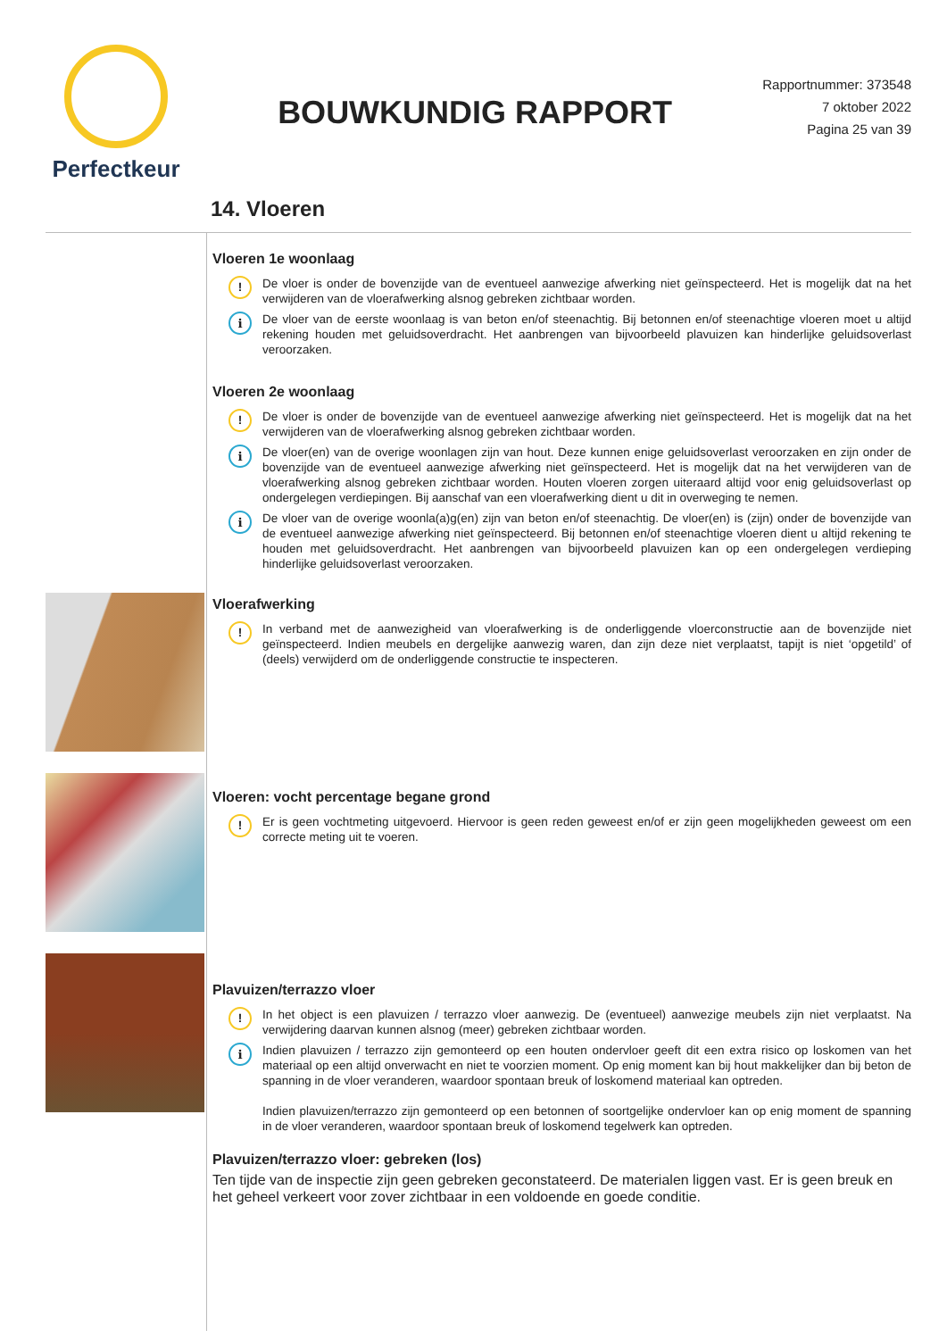Perfectkeur
BOUWKUNDIG RAPPORT
Rapportnummer: 373548
7 oktober 2022
Pagina 25 van 39
14. Vloeren
Vloeren 1e woonlaag
!
De vloer is onder de bovenzijde van de eventueel aanwezige afwerking niet geïnspecteerd. Het is mogelijk dat na het verwijderen van de vloerafwerking alsnog gebreken zichtbaar worden.
i
De vloer van de eerste woonlaag is van beton en/of steenachtig. Bij betonnen en/of steenachtige vloeren moet u altijd rekening houden met geluidsoverdracht. Het aanbrengen van bijvoorbeeld plavuizen kan hinderlijke geluidsoverlast veroorzaken.
Vloeren 2e woonlaag
!
De vloer is onder de bovenzijde van de eventueel aanwezige afwerking niet geïnspecteerd. Het is mogelijk dat na het verwijderen van de vloerafwerking alsnog gebreken zichtbaar worden.
i
De vloer(en) van de overige woonlagen zijn van hout. Deze kunnen enige geluidsoverlast veroorzaken en zijn onder de bovenzijde van de eventueel aanwezige afwerking niet geïnspecteerd. Het is mogelijk dat na het verwijderen van de vloerafwerking alsnog gebreken zichtbaar worden. Houten vloeren zorgen uiteraard altijd voor enig geluidsoverlast op ondergelegen verdiepingen. Bij aanschaf van een vloerafwerking dient u dit in overweging te nemen.
i
De vloer van de overige woonla(a)g(en) zijn van beton en/of steenachtig. De vloer(en) is (zijn) onder de bovenzijde van de eventueel aanwezige afwerking niet geïnspecteerd. Bij betonnen en/of steenachtige vloeren dient u altijd rekening te houden met geluidsoverdracht. Het aanbrengen van bijvoorbeeld plavuizen kan op een ondergelegen verdieping hinderlijke geluidsoverlast veroorzaken.
Vloerafwerking
!
In verband met de aanwezigheid van vloerafwerking is de onderliggende vloerconstructie aan de bovenzijde niet geïnspecteerd. Indien meubels en dergelijke aanwezig waren, dan zijn deze niet verplaatst, tapijt is niet ‘opgetild’ of (deels) verwijderd om de onderliggende constructie te inspecteren.
Vloeren: vocht percentage begane grond
!
Er is geen vochtmeting uitgevoerd. Hiervoor is geen reden geweest en/of er zijn geen mogelijkheden geweest om een correcte meting uit te voeren.
Plavuizen/terrazzo vloer
!
In het object is een plavuizen / terrazzo vloer aanwezig. De (eventueel) aanwezige meubels zijn niet verplaatst. Na verwijdering daarvan kunnen alsnog (meer) gebreken zichtbaar worden.
i
Indien plavuizen / terrazzo zijn gemonteerd op een houten ondervloer geeft dit een extra risico op loskomen van het materiaal op een altijd onverwacht en niet te voorzien moment. Op enig moment kan bij hout makkelijker dan bij beton de spanning in de vloer veranderen, waardoor spontaan breuk of loskomend materiaal kan optreden.
Indien plavuizen/terrazzo zijn gemonteerd op een betonnen of soortgelijke ondervloer kan op enig moment de spanning in de vloer veranderen, waardoor spontaan breuk of loskomend tegelwerk kan optreden.
Plavuizen/terrazzo vloer: gebreken (los)
Ten tijde van de inspectie zijn geen gebreken geconstateerd. De materialen liggen vast. Er is geen breuk en het geheel verkeert voor zover zichtbaar in een voldoende en goede conditie.